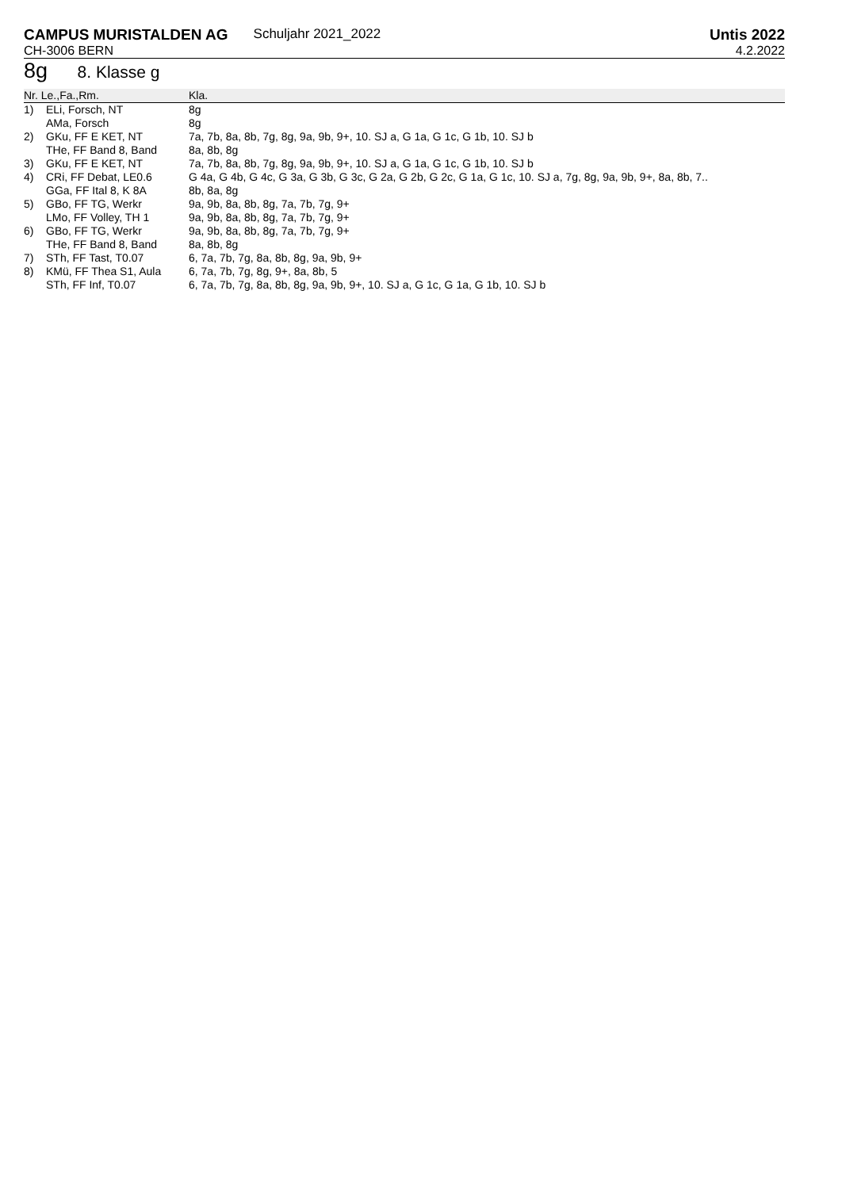CAMPUS MURISTALDEN AG Schuljahr 2021_2022
Untis 2022
CH-3006 BERN 4.2.2022
8g 8. Klasse g
| Nr. Le.,Fa.,Rm. | | Kla. |
| --- | --- | --- |
| 1) | ELi, Forsch, NT | 8g |
| | AMa, Forsch | 8g |
| 2) | GKu, FF E KET, NT | 7a, 7b, 8a, 8b, 7g, 8g, 9a, 9b, 9+, 10. SJ a, G 1a, G 1c, G 1b, 10. SJ b |
| | THe, FF Band 8, Band | 8a, 8b, 8g |
| 3) | GKu, FF E KET, NT | 7a, 7b, 8a, 8b, 7g, 8g, 9a, 9b, 9+, 10. SJ a, G 1a, G 1c, G 1b, 10. SJ b |
| 4) | CRi, FF Debat, LE0.6 | G 4a, G 4b, G 4c, G 3a, G 3b, G 3c, G 2a, G 2b, G 2c, G 1a, G 1c, 10. SJ a, 7g, 8g, 9a, 9b, 9+, 8a, 8b, 7.. |
| | GGa, FF Ital 8, K 8A | 8b, 8a, 8g |
| 5) | GBo, FF TG, Werkr | 9a, 9b, 8a, 8b, 8g, 7a, 7b, 7g, 9+ |
| | LMo, FF Volley, TH 1 | 9a, 9b, 8a, 8b, 8g, 7a, 7b, 7g, 9+ |
| 6) | GBo, FF TG, Werkr | 9a, 9b, 8a, 8b, 8g, 7a, 7b, 7g, 9+ |
| | THe, FF Band 8, Band | 8a, 8b, 8g |
| 7) | STh, FF Tast, T0.07 | 6, 7a, 7b, 7g, 8a, 8b, 8g, 9a, 9b, 9+ |
| 8) | KMü, FF Thea S1, Aula | 6, 7a, 7b, 7g, 8g, 9+, 8a, 8b, 5 |
| | STh, FF Inf, T0.07 | 6, 7a, 7b, 7g, 8a, 8b, 8g, 9a, 9b, 9+, 10. SJ a, G 1c, G 1a, G 1b, 10. SJ b |